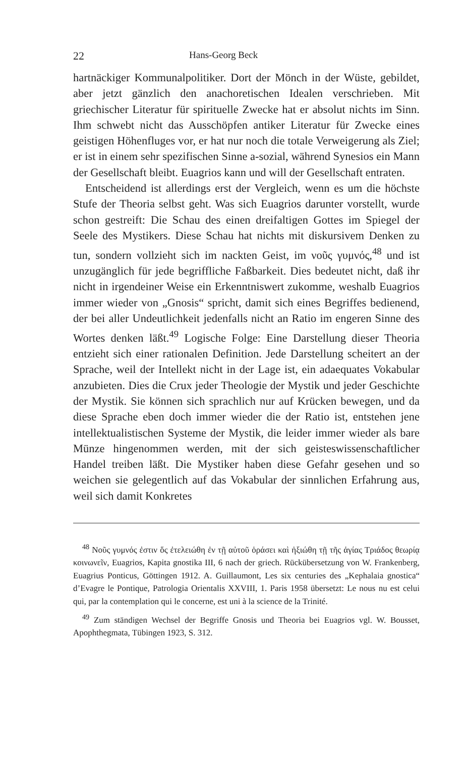22 Hans-Georg Beck
hartnäckiger Kommunalpolitiker. Dort der Mönch in der Wüste, gebildet, aber jetzt gänzlich den anachoretischen Idealen verschrieben. Mit griechischer Literatur für spirituelle Zwecke hat er absolut nichts im Sinn. Ihm schwebt nicht das Ausschöpfen antiker Literatur für Zwecke eines geistigen Höhenfluges vor, er hat nur noch die totale Verweigerung als Ziel; er ist in einem sehr spezifischen Sinne a-sozial, während Synesios ein Mann der Gesellschaft bleibt. Euagrios kann und will der Gesellschaft entraten.
Entscheidend ist allerdings erst der Vergleich, wenn es um die höchste Stufe der Theoria selbst geht. Was sich Euagrios darunter vorstellt, wurde schon gestreift: Die Schau des einen dreifaltigen Gottes im Spiegel der Seele des Mystikers. Diese Schau hat nichts mit diskursivem Denken zu tun, sondern vollzieht sich im nackten Geist, im νοῦς γυμνός,<sup>48</sup> und ist unzugänglich für jede begriffliche Faßbarkeit. Dies bedeutet nicht, daß ihr nicht in irgendeiner Weise ein Erkenntniswert zukomme, weshalb Euagrios immer wieder von „Gnosis“ spricht, damit sich eines Begriffes bedienend, der bei aller Undeutlichkeit jedenfalls nicht an Ratio im engeren Sinne des Wortes denken läßt.<sup>49</sup> Logische Folge: Eine Darstellung dieser Theoria entzieht sich einer rationalen Definition. Jede Darstellung scheitert an der Sprache, weil der Intellekt nicht in der Lage ist, ein adaequates Vokabular anzubieten. Dies die Crux jeder Theologie der Mystik und jeder Geschichte der Mystik. Sie können sich sprachlich nur auf Krücken bewegen, und da diese Sprache eben doch immer wieder die der Ratio ist, entstehen jene intellektualistischen Systeme der Mystik, die leider immer wieder als bare Münze hingenommen werden, mit der sich geisteswissenschaftlicher Handel treiben läßt. Die Mystiker haben diese Gefahr gesehen und so weichen sie gelegentlich auf das Vokabular der sinnlichen Erfahrung aus, weil sich damit Konkretes
<sup>48</sup> Νοῦς γυμνός ἐστιν ὅς ἐτελειώθη ἐν τῇ αὐτοῦ ὁράσει καὶ ἠξιώθη τῇ τῆς ἁγίας Τριάδος θεωρίᾳ κοινωνεῖν, Euagrios, Kapita gnostika III, 6 nach der griech. Rückübersetzung von W. Frankenberg, Euagrius Ponticus, Göttingen 1912. A. Guillaumont, Les six centuries des „Kephalaia gnostica“ d’Evagre le Pontique, Patrologia Orientalis XXVIII, 1. Paris 1958 übersetzt: Le nous nu est celui qui, par la contemplation qui le concerne, est uni à la science de la Trinité.
<sup>49</sup> Zum ständigen Wechsel der Begriffe Gnosis und Theoria bei Euagrios vgl. W. Bousset, Apophthegmata, Tübingen 1923, S. 312.